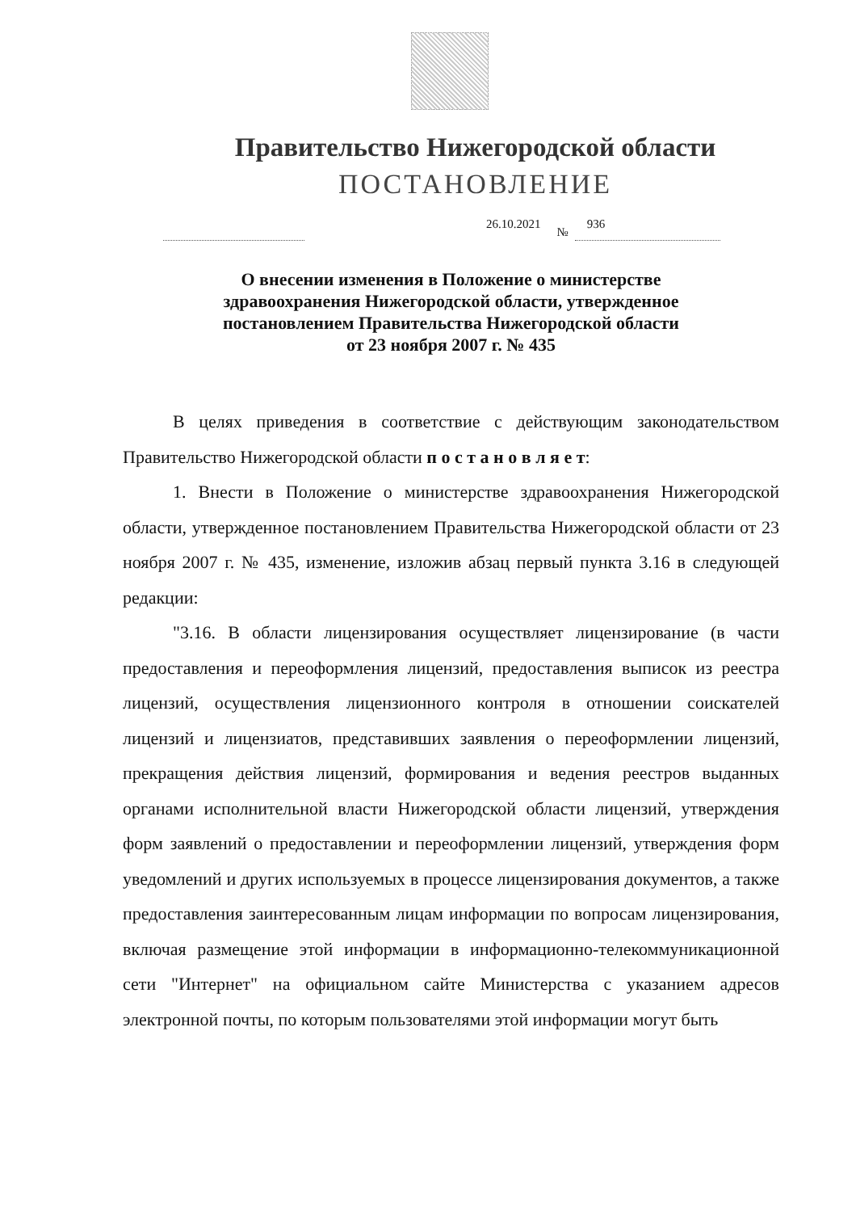Правительство Нижегородской области
ПОСТАНОВЛЕНИЕ
26.10.2021
№
936
О внесении изменения в Положение о министерстве
здравоохранения Нижегородской области, утвержденное
постановлением Правительства Нижегородской области
от 23 ноября 2007 г. № 435
В целях приведения в соответствие с действующим законодательством Правительство Нижегородской области п о с т а н о в л я е т:
1. Внести в Положение о министерстве здравоохранения Нижегородской области, утвержденное постановлением Правительства Нижегородской области от 23 ноября 2007 г. № 435, изменение, изложив абзац первый пункта 3.16 в следующей редакции:
"3.16. В области лицензирования осуществляет лицензирование (в части предоставления и переоформления лицензий, предоставления выписок из реестра лицензий, осуществления лицензионного контроля в отношении соискателей лицензий и лицензиатов, представивших заявления о переоформлении лицензий, прекращения действия лицензий, формирования и ведения реестров выданных органами исполнительной власти Нижегородской области лицензий, утверждения форм заявлений о предоставлении и переоформлении лицензий, утверждения форм уведомлений и других используемых в процессе лицензирования документов, а также предоставления заинтересованным лицам информации по вопросам лицензирования, включая размещение этой информации в информационно-телекоммуникационной сети "Интернет" на официальном сайте Министерства с указанием адресов электронной почты, по которым пользователями этой информации могут быть